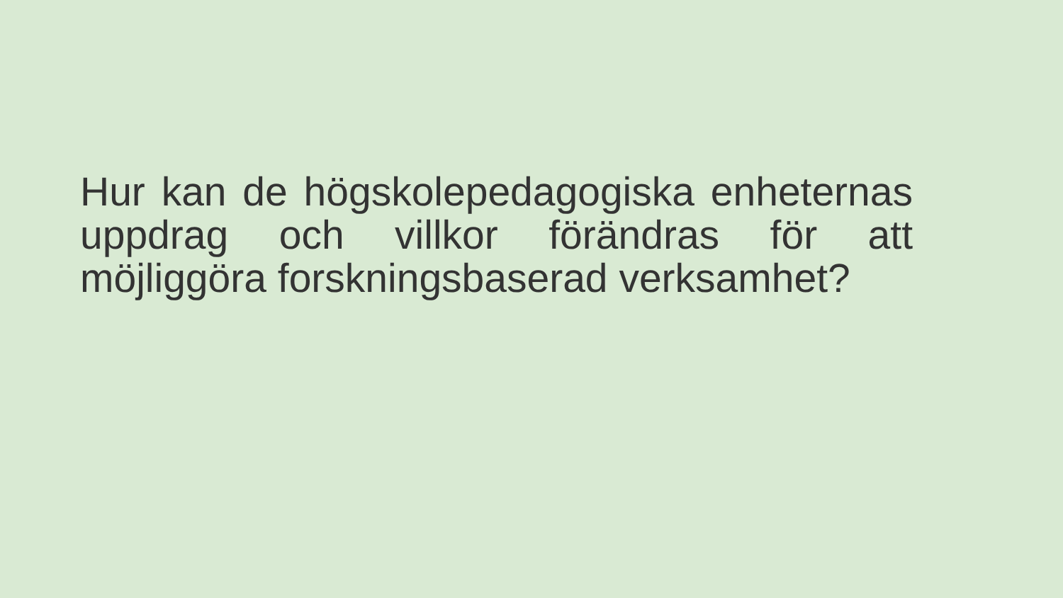Hur kan de högskolepedagogiska enheternas uppdrag och villkor förändras för att möjliggöra forskningsbaserad verksamhet?